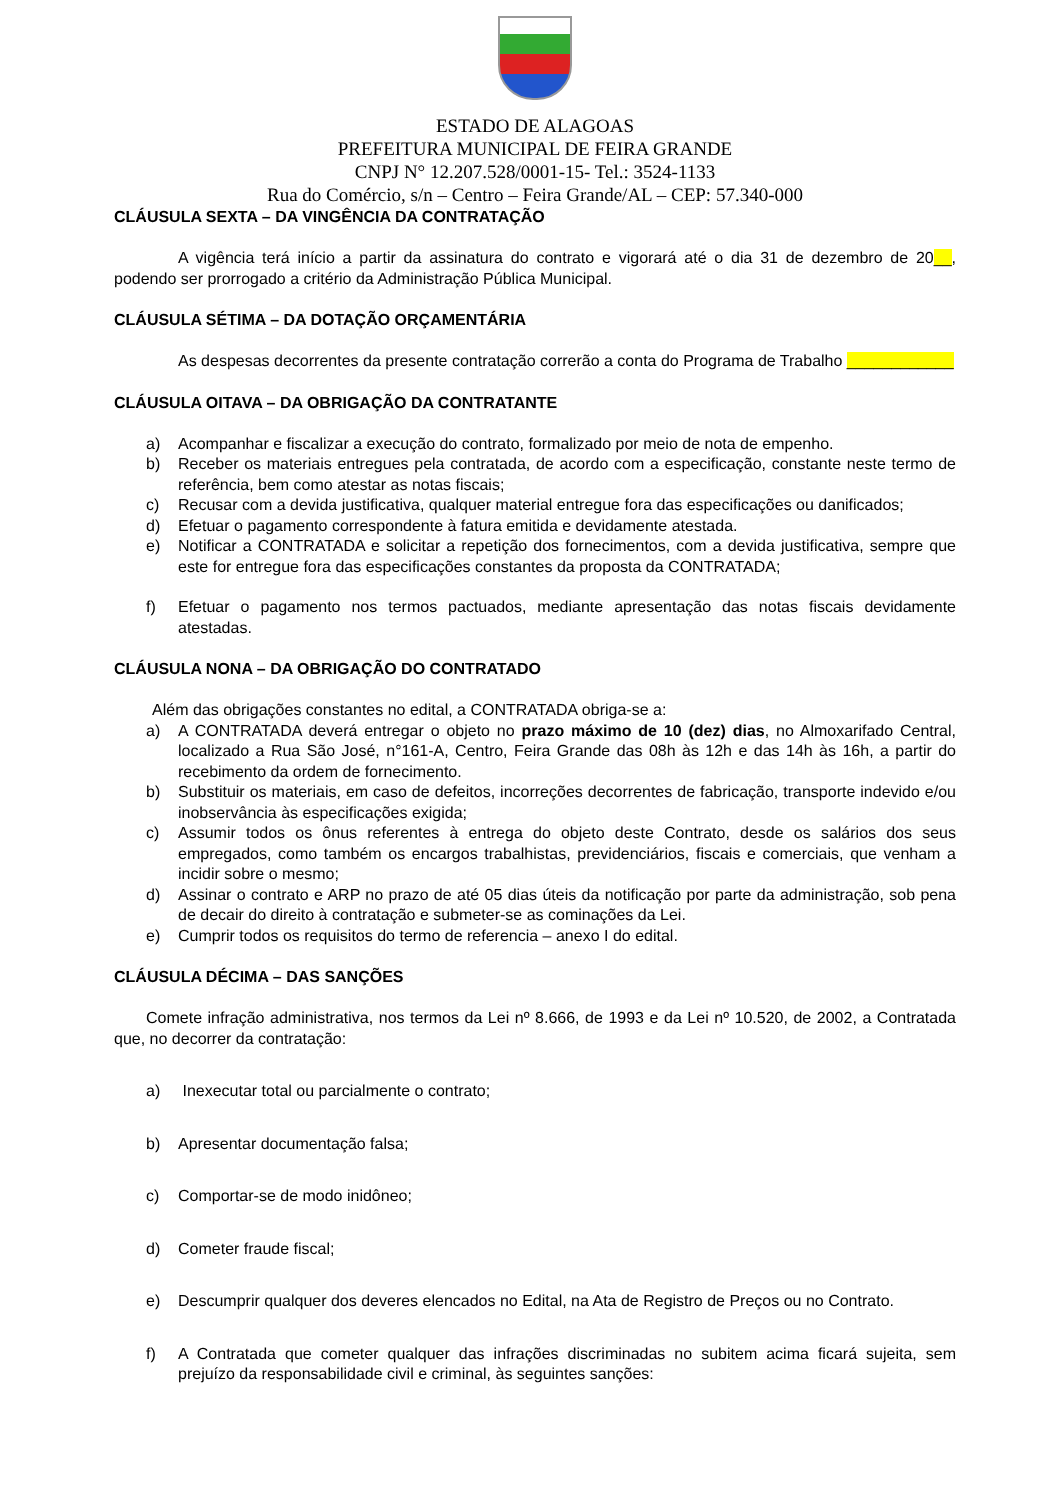ESTADO DE ALAGOAS
PREFEITURA MUNICIPAL DE FEIRA GRANDE
CNPJ N° 12.207.528/0001-15- Tel.: 3524-1133
Rua do Comércio, s/n – Centro – Feira Grande/AL – CEP: 57.340-000
CLÁUSULA SEXTA – DA VINGÊNCIA DA CONTRATAÇÃO
A vigência terá início a partir da assinatura do contrato e vigorará até o dia 31 de dezembro de 20__, podendo ser prorrogado a critério da Administração Pública Municipal.
CLÁUSULA SÉTIMA – DA DOTAÇÃO ORÇAMENTÁRIA
As despesas decorrentes da presente contratação correrão a conta do Programa de Trabalho ____________
CLÁUSULA OITAVA – DA OBRIGAÇÃO DA CONTRATANTE
a) Acompanhar e fiscalizar a execução do contrato, formalizado por meio de nota de empenho.
b) Receber os materiais entregues pela contratada, de acordo com a especificação, constante neste termo de referência, bem como atestar as notas fiscais;
c) Recusar com a devida justificativa, qualquer material entregue fora das especificações ou danificados;
d) Efetuar o pagamento correspondente à fatura emitida e devidamente atestada.
e) Notificar a CONTRATADA e solicitar a repetição dos fornecimentos, com a devida justificativa, sempre que este for entregue fora das especificações constantes da proposta da CONTRATADA;
f) Efetuar o pagamento nos termos pactuados, mediante apresentação das notas fiscais devidamente atestadas.
CLÁUSULA NONA – DA OBRIGAÇÃO DO CONTRATADO
Além das obrigações constantes no edital, a CONTRATADA obriga-se a:
a) A CONTRATADA deverá entregar o objeto no prazo máximo de 10 (dez) dias, no Almoxarifado Central, localizado a Rua São José, n°161-A, Centro, Feira Grande das 08h às 12h e das 14h às 16h, a partir do recebimento da ordem de fornecimento.
b) Substituir os materiais, em caso de defeitos, incorreções decorrentes de fabricação, transporte indevido e/ou inobservância às especificações exigida;
c) Assumir todos os ônus referentes à entrega do objeto deste Contrato, desde os salários dos seus empregados, como também os encargos trabalhistas, previdenciários, fiscais e comerciais, que venham a incidir sobre o mesmo;
d) Assinar o contrato e ARP no prazo de até 05 dias úteis da notificação por parte da administração, sob pena de decair do direito à contratação e submeter-se as cominações da Lei.
e) Cumprir todos os requisitos do termo de referencia – anexo I do edital.
CLÁUSULA DÉCIMA – DAS SANÇÕES
Comete infração administrativa, nos termos da Lei nº 8.666, de 1993 e da Lei nº 10.520, de 2002, a Contratada que, no decorrer da contratação:
a) Inexecutar total ou parcialmente o contrato;
b) Apresentar documentação falsa;
c) Comportar-se de modo inidôneo;
d) Cometer fraude fiscal;
e) Descumprir qualquer dos deveres elencados no Edital, na Ata de Registro de Preços ou no Contrato.
f) A Contratada que cometer qualquer das infrações discriminadas no subitem acima ficará sujeita, sem prejuízo da responsabilidade civil e criminal, às seguintes sanções: